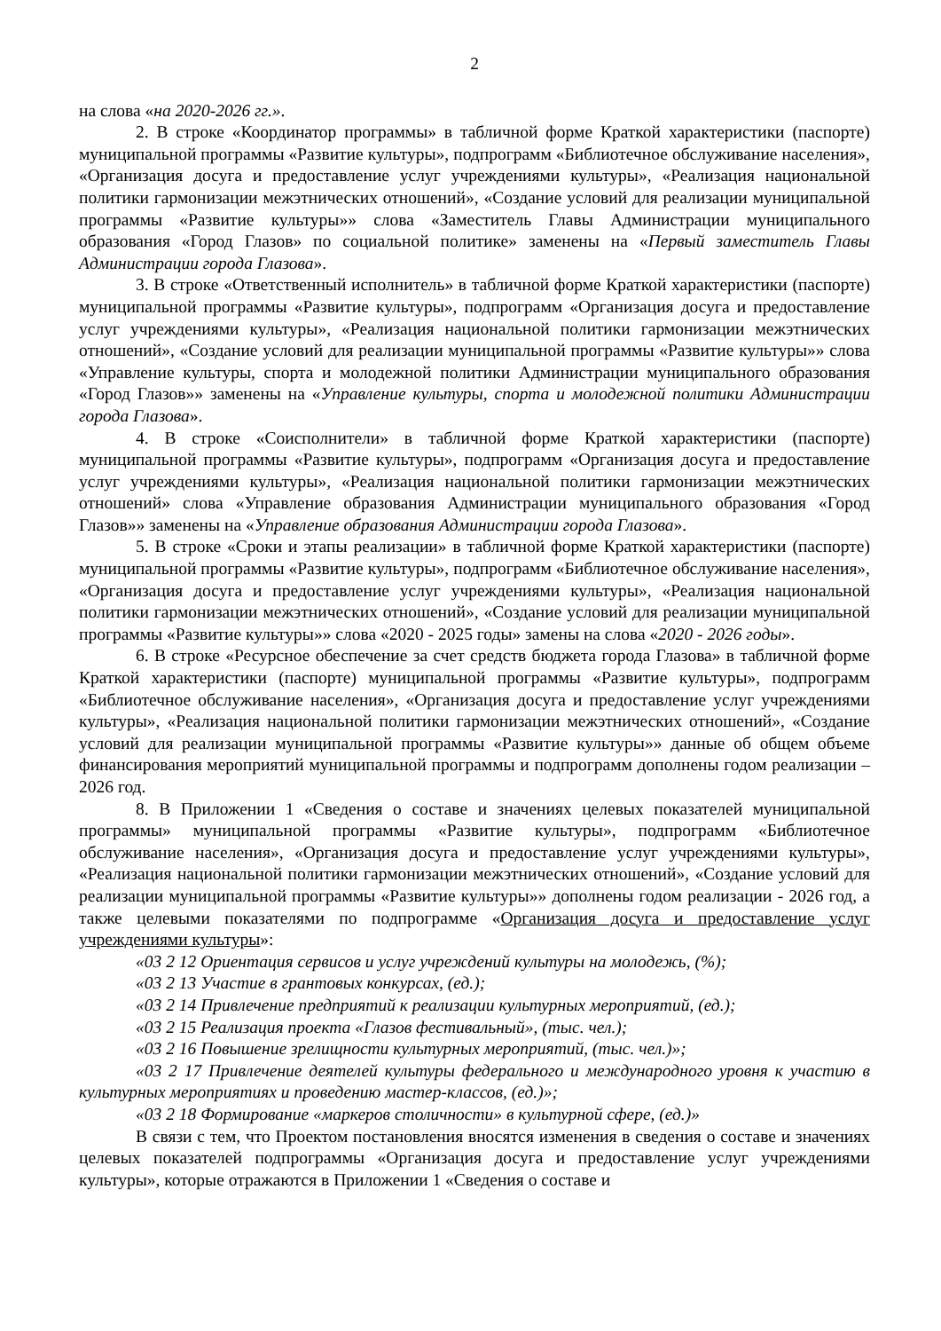2
на слова «на 2020-2026 гг.».
2. В строке «Координатор программы» в табличной форме Краткой характеристики (паспорте) муниципальной программы «Развитие культуры», подпрограмм «Библиотечное обслуживание населения», «Организация досуга и предоставление услуг учреждениями культуры», «Реализация национальной политики гармонизации межэтнических отношений», «Создание условий для реализации муниципальной программы «Развитие культуры»» слова «Заместитель Главы Администрации муниципального образования «Город Глазов» по социальной политике» заменены на «Первый заместитель Главы Администрации города Глазова».
3. В строке «Ответственный исполнитель» в табличной форме Краткой характеристики (паспорте) муниципальной программы «Развитие культуры», подпрограмм «Организация досуга и предоставление услуг учреждениями культуры», «Реализация национальной политики гармонизации межэтнических отношений», «Создание условий для реализации муниципальной программы «Развитие культуры»» слова «Управление культуры, спорта и молодежной политики Администрации муниципального образования «Город Глазов»» заменены на «Управление культуры, спорта и молодежной политики Администрации города Глазова».
4. В строке «Соисполнители» в табличной форме Краткой характеристики (паспорте) муниципальной программы «Развитие культуры», подпрограмм «Организация досуга и предоставление услуг учреждениями культуры», «Реализация национальной политики гармонизации межэтнических отношений» слова «Управление образования Администрации муниципального образования «Город Глазов»» заменены на «Управление образования Администрации города Глазова».
5. В строке «Сроки и этапы реализации» в табличной форме Краткой характеристики (паспорте) муниципальной программы «Развитие культуры», подпрограмм «Библиотечное обслуживание населения», «Организация досуга и предоставление услуг учреждениями культуры», «Реализация национальной политики гармонизации межэтнических отношений», «Создание условий для реализации муниципальной программы «Развитие культуры»» слова «2020 - 2025 годы» замены на слова «2020 - 2026 годы».
6. В строке «Ресурсное обеспечение за счет средств бюджета города Глазова» в табличной форме Краткой характеристики (паспорте) муниципальной программы «Развитие культуры», подпрограмм «Библиотечное обслуживание населения», «Организация досуга и предоставление услуг учреждениями культуры», «Реализация национальной политики гармонизации межэтнических отношений», «Создание условий для реализации муниципальной программы «Развитие культуры»» данные об общем объеме финансирования мероприятий муниципальной программы и подпрограмм дополнены годом реализации – 2026 год.
8. В Приложении 1 «Сведения о составе и значениях целевых показателей муниципальной программы» муниципальной программы «Развитие культуры», подпрограмм «Библиотечное обслуживание населения», «Организация досуга и предоставление услуг учреждениями культуры», «Реализация национальной политики гармонизации межэтнических отношений», «Создание условий для реализации муниципальной программы «Развитие культуры»» дополнены годом реализации - 2026 год, а также целевыми показателями по подпрограмме «Организация досуга и предоставление услуг учреждениями культуры»:
«03 2 12 Ориентация сервисов и услуг учреждений культуры на молодежь, (%);
«03 2 13 Участие в грантовых конкурсах, (ед.);
«03 2 14 Привлечение предприятий к реализации культурных мероприятий, (ед.);
«03 2 15 Реализация проекта «Глазов фестивальный», (тыс. чел.);
«03 2 16 Повышение зрелищности культурных мероприятий, (тыс. чел.)»;
«03 2 17 Привлечение деятелей культуры федерального и международного уровня к участию в культурных мероприятиях и проведению мастер-классов, (ед.)»;
«03 2 18 Формирование «маркеров столичности» в культурной сфере, (ед.)»
В связи с тем, что Проектом постановления вносятся изменения в сведения о составе и значениях целевых показателей подпрограммы «Организация досуга и предоставление услуг учреждениями культуры», которые отражаются в Приложении 1 «Сведения о составе и